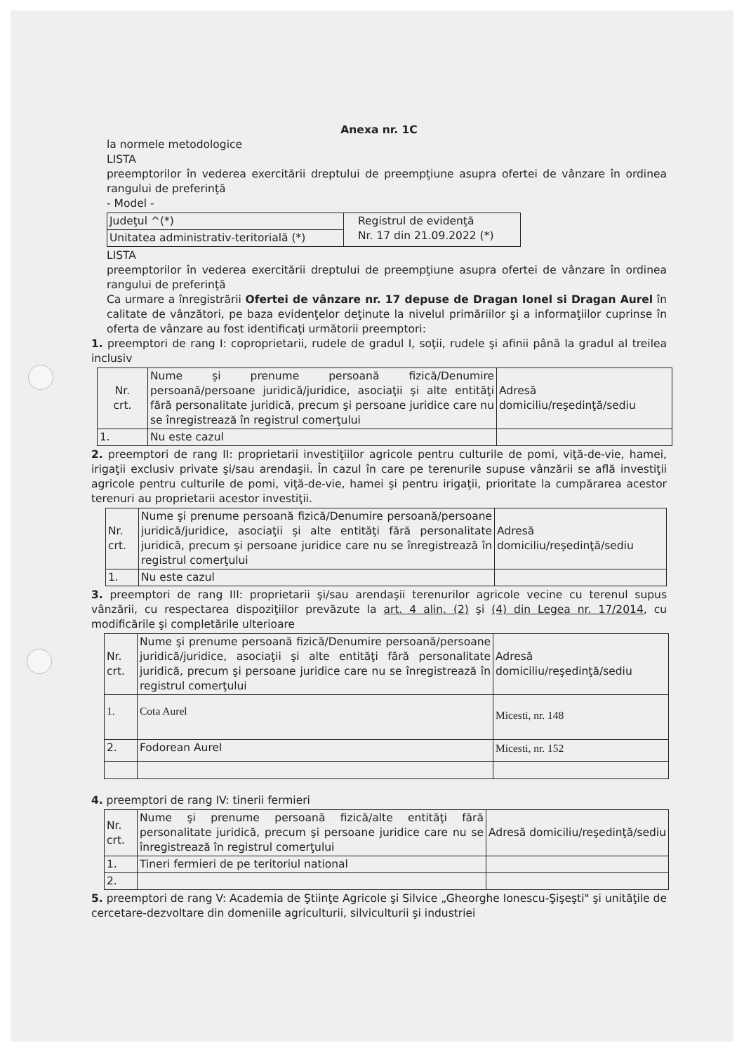Anexa nr. 1C
la normele metodologice
LISTA
preemptorilor în vederea exercitării dreptului de preempţiune asupra ofertei de vânzare în ordinea rangului de preferinţă
- Model -
| Judeţul ^(*) | Registrul de evidenţă Nr. 17 din 21.09.2022 (*) |
| Unitatea administrativ-teritorială (*) | |
LISTA
preemptorilor în vederea exercitării dreptului de preempţiune asupra ofertei de vânzare în ordinea rangului de preferinţă
Ca urmare a înregistrării Ofertei de vânzare nr. 17 depuse de Dragan Ionel si Dragan Aurel în calitate de vânzători, pe baza evidenţelor deţinute la nivelul primăriilor şi a informaţiilor cuprinse în oferta de vânzare au fost identificaţi următorii preemptori:
1. preemptori de rang I: coproprietarii, rudele de gradul I, soţii, rudele şi afinii până la gradul al treilea inclusiv
| Nr. crt. | Nume şi prenume persoană fizică/Denumire persoană/persoane juridică/juridice, asociaţii şi alte entităţi fără personalitate juridică, precum şi persoane juridice care nu se înregistrează în registrul comerţului | Adresă domiciliu/reşedinţă/sediu |
| 1. | Nu este cazul | |
2. preemptori de rang II: proprietarii investiţiilor agricole pentru culturile de pomi, viţă-de-vie, hamei, irigaţii exclusiv private şi/sau arendaşii. În cazul în care pe terenurile supuse vânzării se află investiţii agricole pentru culturile de pomi, viţă-de-vie, hamei şi pentru irigaţii, prioritate la cumpărarea acestor terenuri au proprietarii acestor investiţii.
| Nr. crt. | Nume şi prenume persoană fizică/Denumire persoană/persoane juridică/juridice, asociaţii şi alte entităţi fără personalitate juridică, precum şi persoane juridice care nu se înregistrează în registrul comerţului | Adresă domiciliu/reşedinţă/sediu |
| 1. | Nu este cazul | |
3. preemptori de rang III: proprietarii şi/sau arendaşii terenurilor agricole vecine cu terenul supus vânzării, cu respectarea dispoziţiilor prevăzute la art. 4 alin. (2) şi (4) din Legea nr. 17/2014, cu modificările şi completările ulterioare
| Nr. crt. | Nume şi prenume persoană fizică/Denumire persoană/persoane juridică/juridice, asociaţii şi alte entităţi fără personalitate juridică, precum şi persoane juridice care nu se înregistrează în registrul comerţului | Adresă domiciliu/reşedinţă/sediu |
| 1. | Cota Aurel | Micesti, nr. 148 |
| 2. | Fodorean Aurel | Micesti, nr. 152 |
4. preemptori de rang IV: tinerii fermieri
| Nr. crt. | Nume şi prenume persoană fizică/alte entităţi fără personalitate juridică, precum şi persoane juridice care nu se înregistrează în registrul comerţului | Adresă domiciliu/reşedinţă/sediu |
| 1. | Tineri fermieri de pe teritoriul national | |
| 2. | | |
5. preemptori de rang V: Academia de Ştiinţe Agricole şi Silvice „Gheorghe Ionescu-Şişeşti" şi unităţile de cercetare-dezvoltare din domeniile agriculturii, silviculturii şi industriei